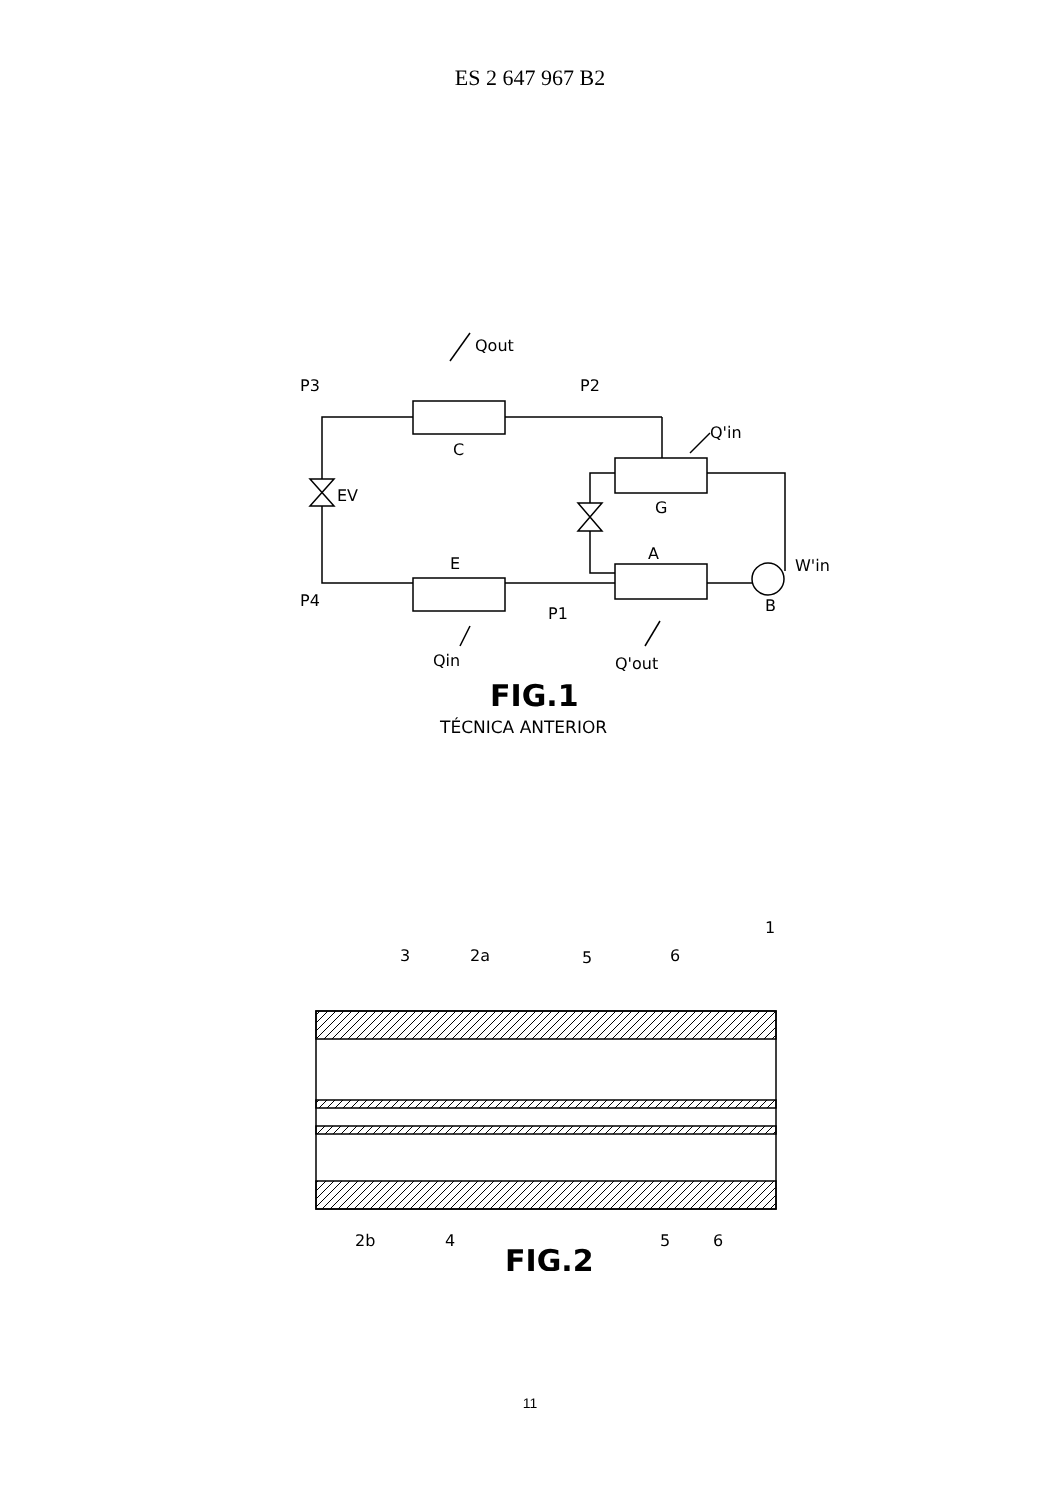ES 2 647 967 B2
P3
P2
Qout
C
Q'in
EV
G
E
A
W'in
P4
P1
B
Qin
Q'out
FIG.1
TÉCNICA ANTERIOR
3
2a
5
6
1
2b
4
5
6
FIG.2
11